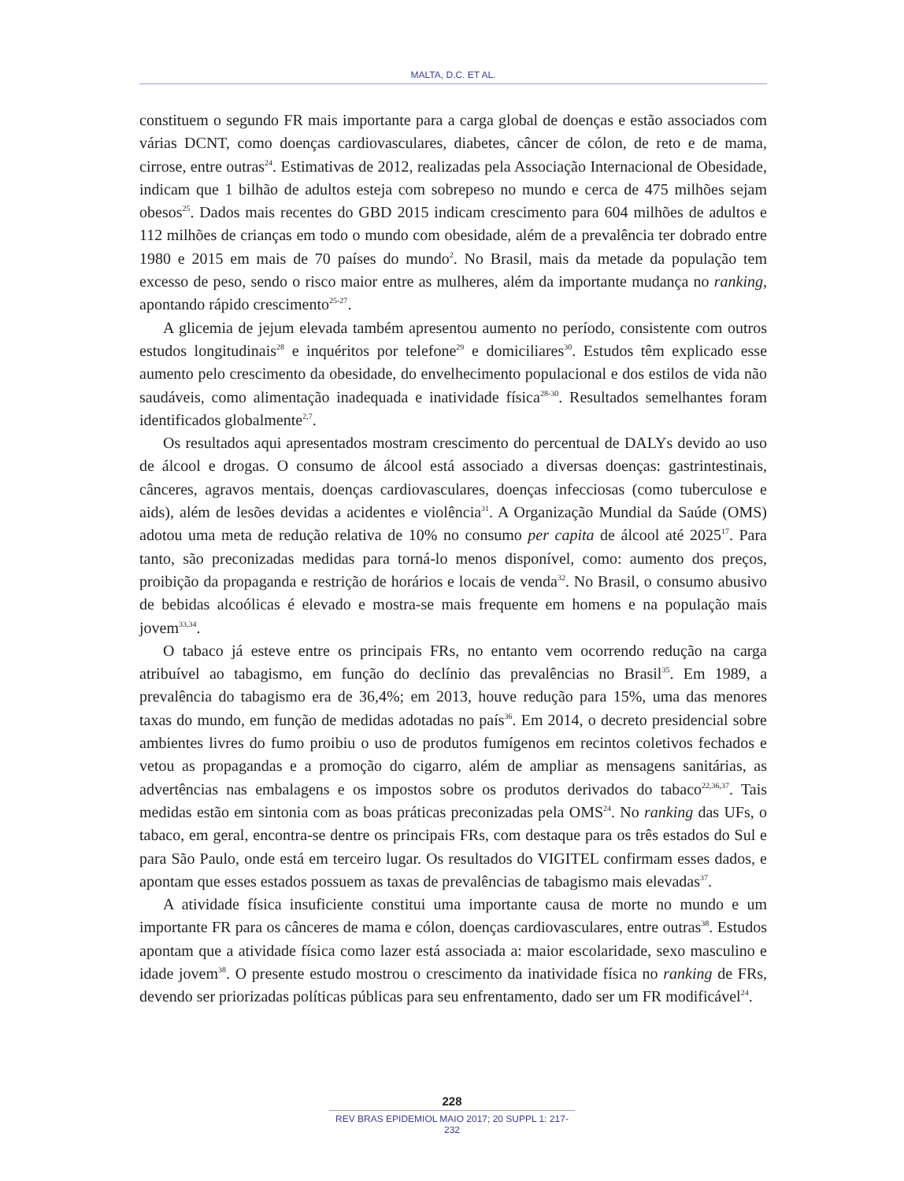MALTA, D.C. ET AL.
constituem o segundo FR mais importante para a carga global de doenças e estão associados com várias DCNT, como doenças cardiovasculares, diabetes, câncer de cólon, de reto e de mama, cirrose, entre outras<sup>24</sup>. Estimativas de 2012, realizadas pela Associação Internacional de Obesidade, indicam que 1 bilhão de adultos esteja com sobrepeso no mundo e cerca de 475 milhões sejam obesos<sup>25</sup>. Dados mais recentes do GBD 2015 indicam crescimento para 604 milhões de adultos e 112 milhões de crianças em todo o mundo com obesidade, além de a prevalência ter dobrado entre 1980 e 2015 em mais de 70 países do mundo<sup>2</sup>. No Brasil, mais da metade da população tem excesso de peso, sendo o risco maior entre as mulheres, além da importante mudança no ranking, apontando rápido crescimento<sup>25-27</sup>.
A glicemia de jejum elevada também apresentou aumento no período, consistente com outros estudos longitudinais<sup>28</sup> e inquéritos por telefone<sup>29</sup> e domiciliares<sup>30</sup>. Estudos têm explicado esse aumento pelo crescimento da obesidade, do envelhecimento populacional e dos estilos de vida não saudáveis, como alimentação inadequada e inatividade física<sup>28-30</sup>. Resultados semelhantes foram identificados globalmente<sup>2,7</sup>.
Os resultados aqui apresentados mostram crescimento do percentual de DALYs devido ao uso de álcool e drogas. O consumo de álcool está associado a diversas doenças: gastrintestinais, cânceres, agravos mentais, doenças cardiovasculares, doenças infecciosas (como tuberculose e aids), além de lesões devidas a acidentes e violência<sup>31</sup>. A Organização Mundial da Saúde (OMS) adotou uma meta de redução relativa de 10% no consumo per capita de álcool até 2025<sup>17</sup>. Para tanto, são preconizadas medidas para torná-lo menos disponível, como: aumento dos preços, proibição da propaganda e restrição de horários e locais de venda<sup>32</sup>. No Brasil, o consumo abusivo de bebidas alcoólicas é elevado e mostra-se mais frequente em homens e na população mais jovem<sup>33,34</sup>.
O tabaco já esteve entre os principais FRs, no entanto vem ocorrendo redução na carga atribuível ao tabagismo, em função do declínio das prevalências no Brasil<sup>35</sup>. Em 1989, a prevalência do tabagismo era de 36,4%; em 2013, houve redução para 15%, uma das menores taxas do mundo, em função de medidas adotadas no país<sup>36</sup>. Em 2014, o decreto presidencial sobre ambientes livres do fumo proibiu o uso de produtos fumígenos em recintos coletivos fechados e vetou as propagandas e a promoção do cigarro, além de ampliar as mensagens sanitárias, as advertências nas embalagens e os impostos sobre os produtos derivados do tabaco<sup>22,36,37</sup>. Tais medidas estão em sintonia com as boas práticas preconizadas pela OMS<sup>24</sup>. No ranking das UFs, o tabaco, em geral, encontra-se dentre os principais FRs, com destaque para os três estados do Sul e para São Paulo, onde está em terceiro lugar. Os resultados do VIGITEL confirmam esses dados, e apontam que esses estados possuem as taxas de prevalências de tabagismo mais elevadas<sup>37</sup>.
A atividade física insuficiente constitui uma importante causa de morte no mundo e um importante FR para os cânceres de mama e cólon, doenças cardiovasculares, entre outras<sup>38</sup>. Estudos apontam que a atividade física como lazer está associada a: maior escolaridade, sexo masculino e idade jovem<sup>38</sup>. O presente estudo mostrou o crescimento da inatividade física no ranking de FRs, devendo ser priorizadas políticas públicas para seu enfrentamento, dado ser um FR modificável<sup>24</sup>.
228
REV BRAS EPIDEMIOL MAIO 2017; 20 SUPPL 1: 217-232